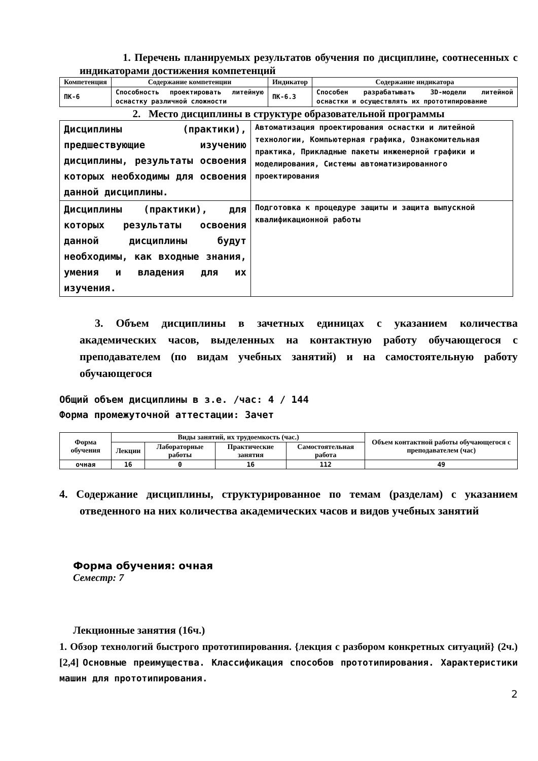1. Перечень планируемых результатов обучения по дисциплине, соотнесенных с индикаторами достижения компетенций
| Компетенция | Содержание компетенции | Индикатор | Содержание индикатора |
| --- | --- | --- | --- |
| ПК-6 | Способность проектировать литейную оснастку различной сложности | ПК-6.3 | Способен разрабатывать 3D-модели литейной оснастки и осуществлять их прототипирование |
2. Место дисциплины в структуре образовательной программы
| Дисциплины (практики), предшествующие изучению дисциплины, результаты освоения которых необходимы для освоения данной дисциплины. | Автоматизация проектирования оснастки и литейной технологии, Компьютерная графика, Ознакомительная практика, Прикладные пакеты инженерной графики и моделирования, Системы автоматизированного проектирования |
| Дисциплины (практики), для которых результаты освоения данной дисциплины будут необходимы, как входные знания, умения и владения для их изучения. | Подготовка к процедуре защиты и защита выпускной квалификационной работы |
3. Объем дисциплины в зачетных единицах с указанием количества академических часов, выделенных на контактную работу обучающегося с преподавателем (по видам учебных занятий) и на самостоятельную работу обучающегося
Общий объем дисциплины в з.е. /час: 4 / 144
Форма промежуточной аттестации: Зачет
| Форма обучения | Виды занятий, их трудоемкость (час.) | | | | Объем контактной работы обучающегося с преподавателем (час) |
| --- | --- | --- | --- | --- | --- |
| | Лекции | Лабораторные работы | Практические занятия | Самостоятельная работа | |
| очная | 16 | 0 | 16 | 112 | 49 |
4. Содержание дисциплины, структурированное по темам (разделам) с указанием отведенного на них количества академических часов и видов учебных занятий
Форма обучения: очная
Семестр: 7
Лекционные занятия (16ч.)
1. Обзор технологий быстрого прототипирования. {лекция с разбором конкретных ситуаций} (2ч.)[2,4] Основные преимущества. Классификация способов прототипирования. Характеристики машин для прототипирования.
2